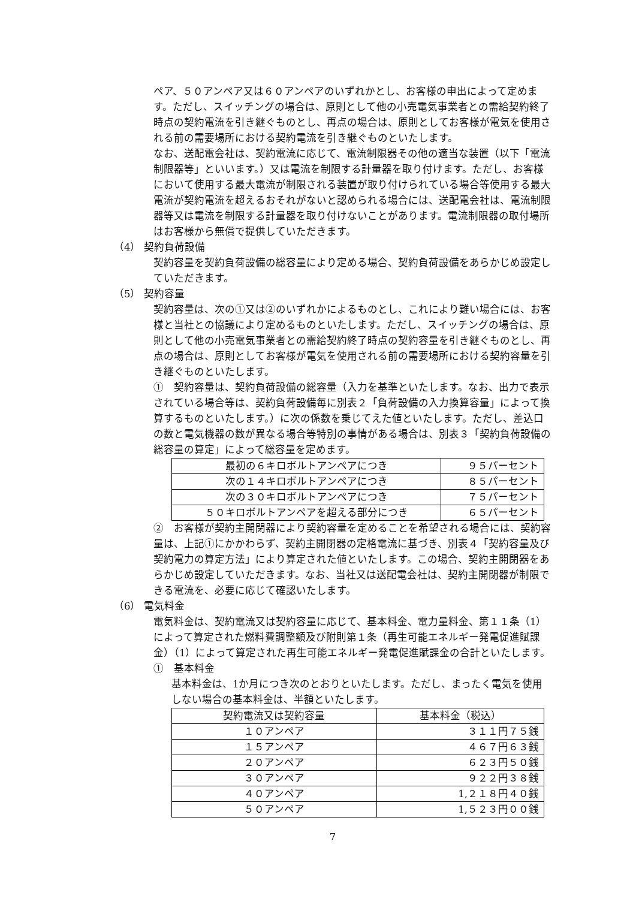ペア、５０アンペア又は６０アンペアのいずれかとし、お客様の申出によって定めます。ただし、スイッチングの場合は、原則として他の小売電気事業者との需給契約終了時点の契約電流を引き継ぐものとし、再点の場合は、原則としてお客様が電気を使用される前の需要場所における契約電流を引き継ぐものといたします。
なお、送配電会社は、契約電流に応じて、電流制限器その他の適当な装置（以下「電流制限器等」といいます。）又は電流を制限する計量器を取り付けます。ただし、お客様において使用する最大電流が制限される装置が取り付けられている場合等使用する最大電流が契約電流を超えるおそれがないと認められる場合には、送配電会社は、電流制限器等又は電流を制限する計量器を取り付けないことがあります。電流制限器の取付場所はお客様から無償で提供していただきます。
（4） 契約負荷設備
契約容量を契約負荷設備の総容量により定める場合、契約負荷設備をあらかじめ設定していただきます。
（5） 契約容量
契約容量は、次の①又は②のいずれかによるものとし、これにより難い場合には、お客様と当社との協議により定めるものといたします。ただし、スイッチングの場合は、原則として他の小売電気事業者との需給契約終了時点の契約容量を引き継ぐものとし、再点の場合は、原則としてお客様が電気を使用される前の需要場所における契約容量を引き継ぐものといたします。
①　契約容量は、契約負荷設備の総容量（入力を基準といたします。なお、出力で表示されている場合等は、契約負荷設備毎に別表２「負荷設備の入力換算容量」によって換算するものといたします。）に次の係数を乗じてえた値といたします。ただし、差込口の数と電気機器の数が異なる場合等特別の事情がある場合は、別表３「契約負荷設備の総容量の算定」によって総容量を定めます。
| 最初の６キロボルトアンペアにつき | ９５パーセント |
| 次の１４キロボルトアンペアにつき | ８５パーセント |
| 次の３０キロボルトアンペアにつき | ７５パーセント |
| ５０キロボルトアンペアを超える部分につき | ６５パーセント |
②　お客様が契約主開閉器により契約容量を定めることを希望される場合には、契約容量は、上記①にかかわらず、契約主開閉器の定格電流に基づき、別表４「契約容量及び契約電力の算定方法」により算定された値といたします。この場合、契約主開閉器をあらかじめ設定していただきます。なお、当社又は送配電会社は、契約主開閉器が制限できる電流を、必要に応じて確認いたします。
（6） 電気料金
電気料金は、契約電流又は契約容量に応じて、基本料金、電力量料金、第１１条（1）によって算定された燃料費調整額及び附則第１条（再生可能エネルギー発電促進賦課金）（1）によって算定された再生可能エネルギー発電促進賦課金の合計といたします。
①　基本料金
基本料金は、1か月につき次のとおりといたします。ただし、まったく電気を使用しない場合の基本料金は、半額といたします。
| 契約電流又は契約容量 | 基本料金（税込） |
| １０アンペア | ３１１円７５銭 |
| １５アンペア | ４６７円６３銭 |
| ２０アンペア | ６２３円５０銭 |
| ３０アンペア | ９２２円３８銭 |
| ４０アンペア | 1,２１８円４０銭 |
| ５０アンペア | 1,５２３円００銭 |
7